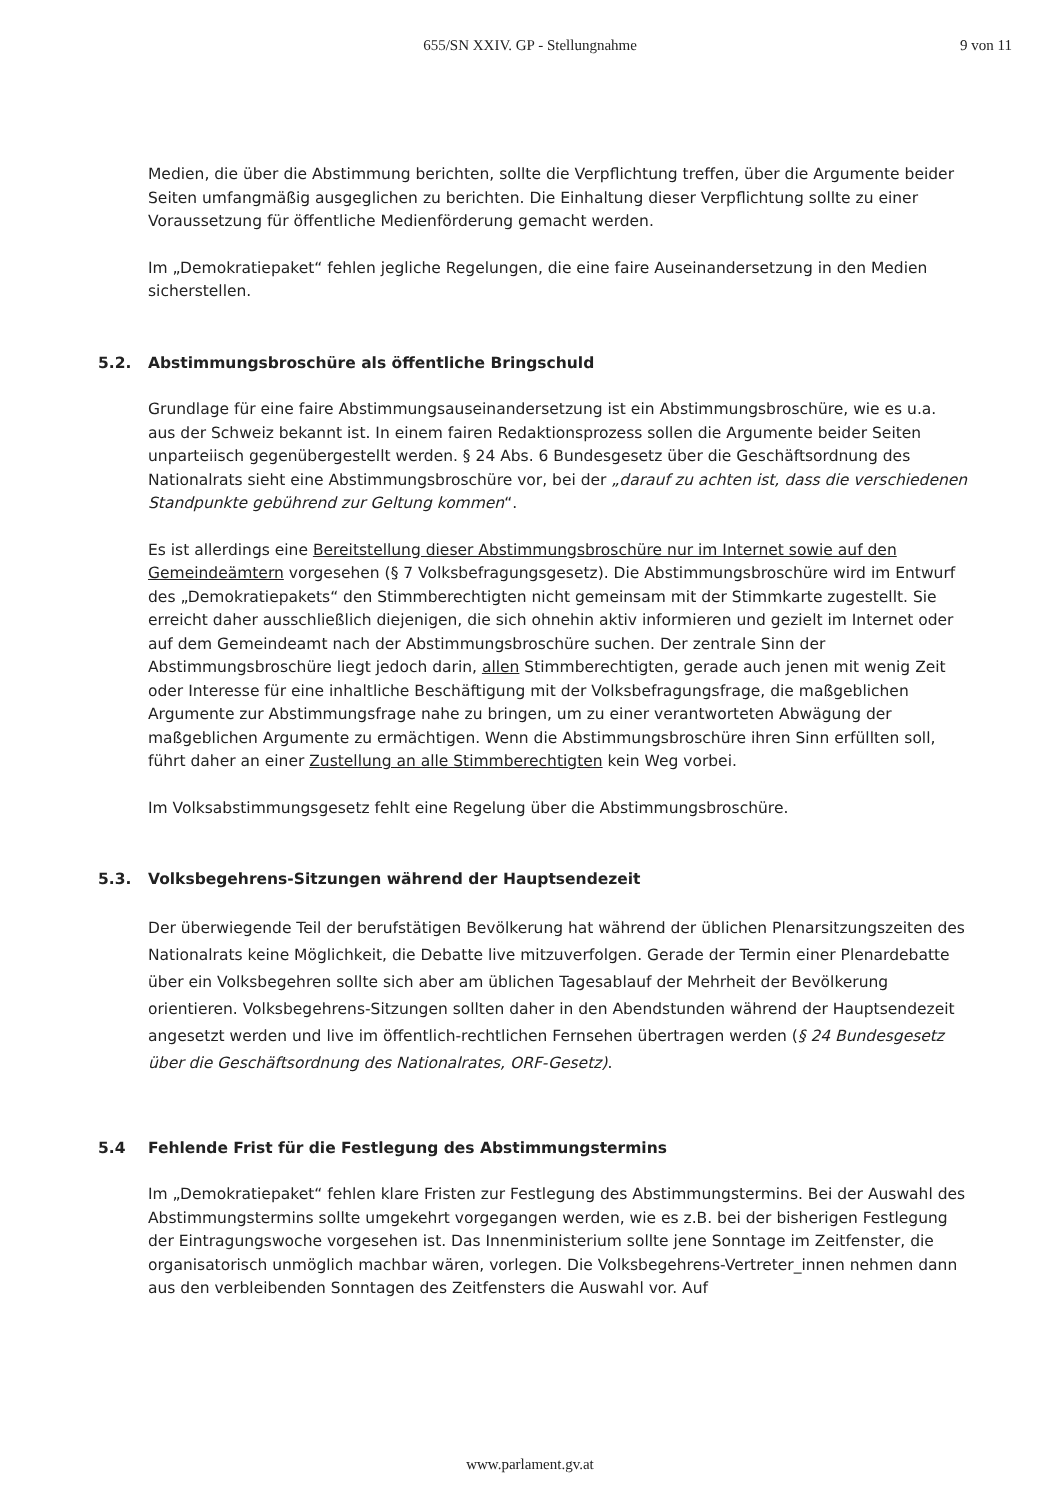655/SN XXIV. GP - Stellungnahme
9 von 11
Medien, die über die Abstimmung berichten, sollte die Verpflichtung treffen, über die Argumente beider Seiten umfangmäßig ausgeglichen zu berichten. Die Einhaltung dieser Verpflichtung sollte zu einer Voraussetzung für öffentliche Medienförderung gemacht werden.
Im „Demokratiepaket“ fehlen jegliche Regelungen, die eine faire Auseinandersetzung in den Medien sicherstellen.
5.2. Abstimmungsbroschüre als öffentliche Bringschuld
Grundlage für eine faire Abstimmungsauseinandersetzung ist ein Abstimmungsbroschüre, wie es u.a. aus der Schweiz bekannt ist. In einem fairen Redaktionsprozess sollen die Argumente beider Seiten unparteiisch gegenübergestellt werden. § 24 Abs. 6 Bundesgesetz über die Geschäftsordnung des Nationalrats sieht eine Abstimmungsbroschüre vor, bei der „darauf zu achten ist, dass die verschiedenen Standpunkte gebührend zur Geltung kommen“.
Es ist allerdings eine Bereitstellung dieser Abstimmungsbroschüre nur im Internet sowie auf den Gemeindeämtern vorgesehen (§ 7 Volksbefragungsgesetz). Die Abstimmungsbroschüre wird im Entwurf des „Demokratiepakets“ den Stimmberechtigten nicht gemeinsam mit der Stimmkarte zugestellt. Sie erreicht daher ausschließlich diejenigen, die sich ohnehin aktiv informieren und gezielt im Internet oder auf dem Gemeindeamt nach der Abstimmungsbroschüre suchen. Der zentrale Sinn der Abstimmungsbroschüre liegt jedoch darin, allen Stimmberechtigten, gerade auch jenen mit wenig Zeit oder Interesse für eine inhaltliche Beschäftigung mit der Volksbefragungsfrage, die maßgeblichen Argumente zur Abstimmungsfrage nahe zu bringen, um zu einer verantworteten Abwägung der maßgeblichen Argumente zu ermächtigen. Wenn die Abstimmungsbroschüre ihren Sinn erfüllten soll, führt daher an einer Zustellung an alle Stimmberechtigten kein Weg vorbei.
Im Volksabstimmungsgesetz fehlt eine Regelung über die Abstimmungsbroschüre.
5.3. Volksbegehrens-Sitzungen während der Hauptsendezeit
Der überwiegende Teil der berufstätigen Bevölkerung hat während der üblichen Plenarsitzungszeiten des Nationalrats keine Möglichkeit, die Debatte live mitzuverfolgen. Gerade der Termin einer Plenardebatte über ein Volksbegehren sollte sich aber am üblichen Tagesablauf der Mehrheit der Bevölkerung orientieren. Volksbegehrens-Sitzungen sollten daher in den Abendstunden während der Hauptsendezeit angesetzt werden und live im öffentlich-rechtlichen Fernsehen übertragen werden (§ 24 Bundesgesetz über die Geschäftsordnung des Nationalrates, ORF-Gesetz).
5.4 Fehlende Frist für die Festlegung des Abstimmungstermins
Im „Demokratiepaket“ fehlen klare Fristen zur Festlegung des Abstimmungstermins. Bei der Auswahl des Abstimmungstermins sollte umgekehrt vorgegangen werden, wie es z.B. bei der bisherigen Festlegung der Eintragungswoche vorgesehen ist. Das Innenministerium sollte jene Sonntage im Zeitfenster, die organisatorisch unmöglich machbar wären, vorlegen. Die Volksbegehrens-Vertreter_innen nehmen dann aus den verbleibenden Sonntagen des Zeitfensters die Auswahl vor. Auf
www.parlament.gv.at